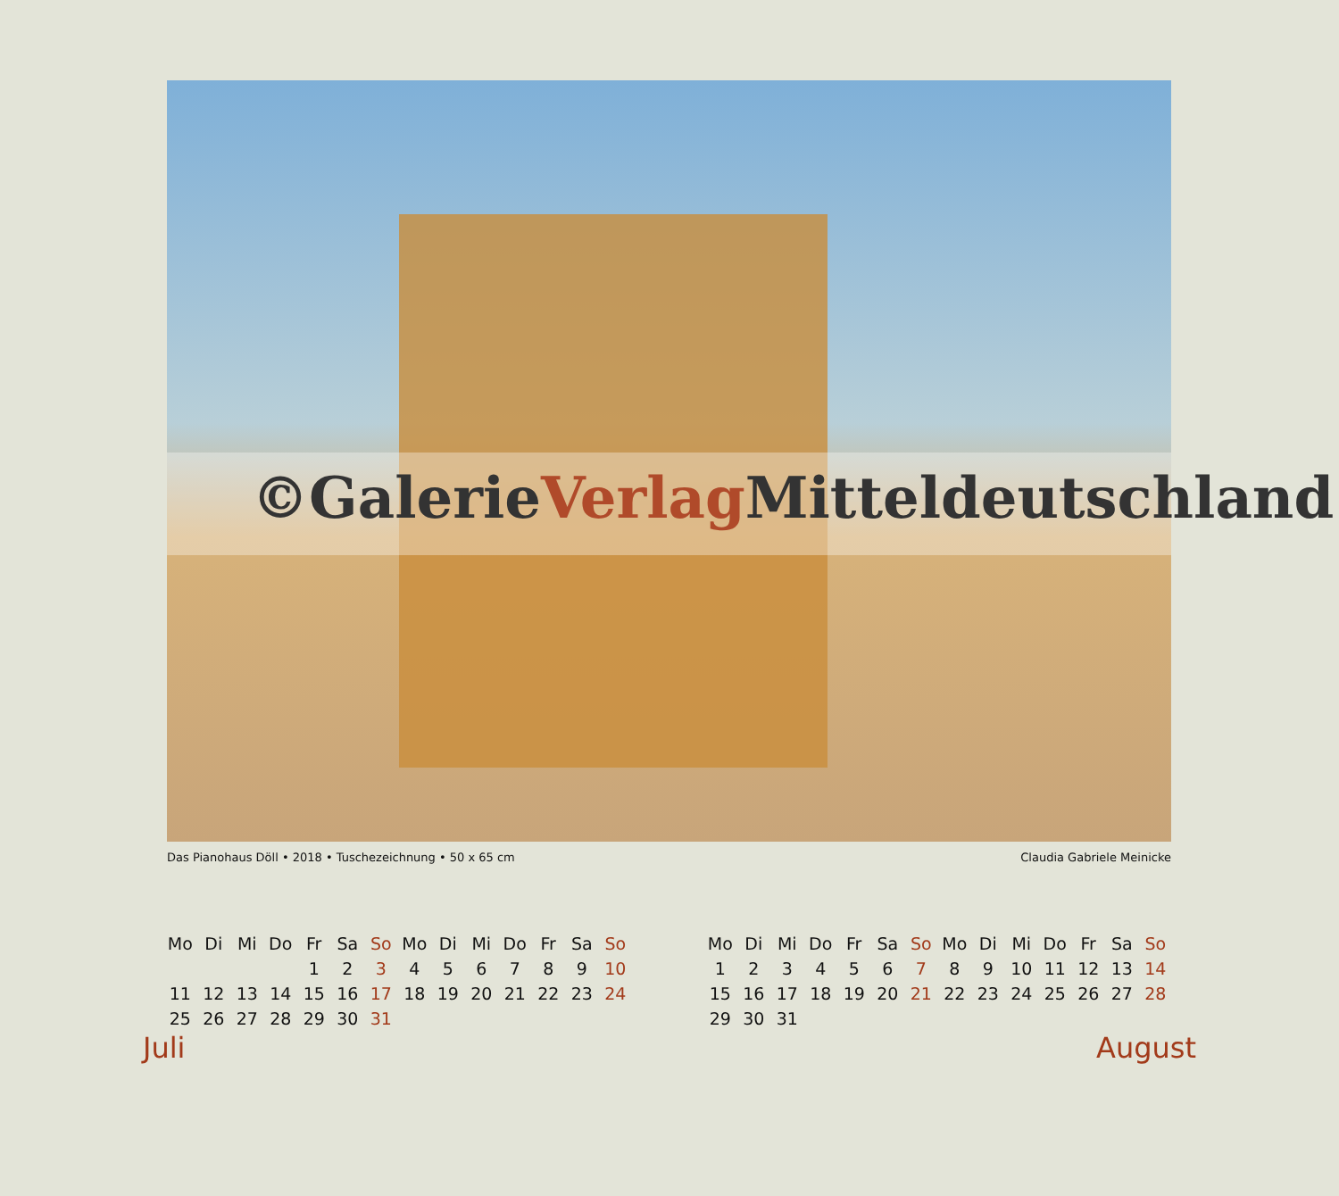©GalerieVerlag Mitteldeutschland
Das Pianohaus Döll • 2018 • Tuschezeichnung • 50 x 65 cm Claudia Gabriele Meinicke
| Mo | Di | Mi | Do | Fr | Sa | So | Mo | Di | Mi | Do | Fr | Sa | So |
| --- | --- | --- | --- | --- | --- | --- | --- | --- | --- | --- | --- | --- | --- |
| | | | | 1 | 2 | 3 | 4 | 5 | 6 | 7 | 8 | 9 | 10 |
| 11 | 12 | 13 | 14 | 15 | 16 | 17 | 18 | 19 | 20 | 21 | 22 | 23 | 24 |
| 25 | 26 | 27 | 28 | 29 | 30 | 31 | | | | | | | |
| Mo | Di | Mi | Do | Fr | Sa | So | Mo | Di | Mi | Do | Fr | Sa | So |
| --- | --- | --- | --- | --- | --- | --- | --- | --- | --- | --- | --- | --- | --- |
| 1 | 2 | 3 | 4 | 5 | 6 | 7 | 8 | 9 | 10 | 11 | 12 | 13 | 14 |
| 15 | 16 | 17 | 18 | 19 | 20 | 21 | 22 | 23 | 24 | 25 | 26 | 27 | 28 |
| 29 | 30 | 31 | | | | | | | | | | | |
Juli August